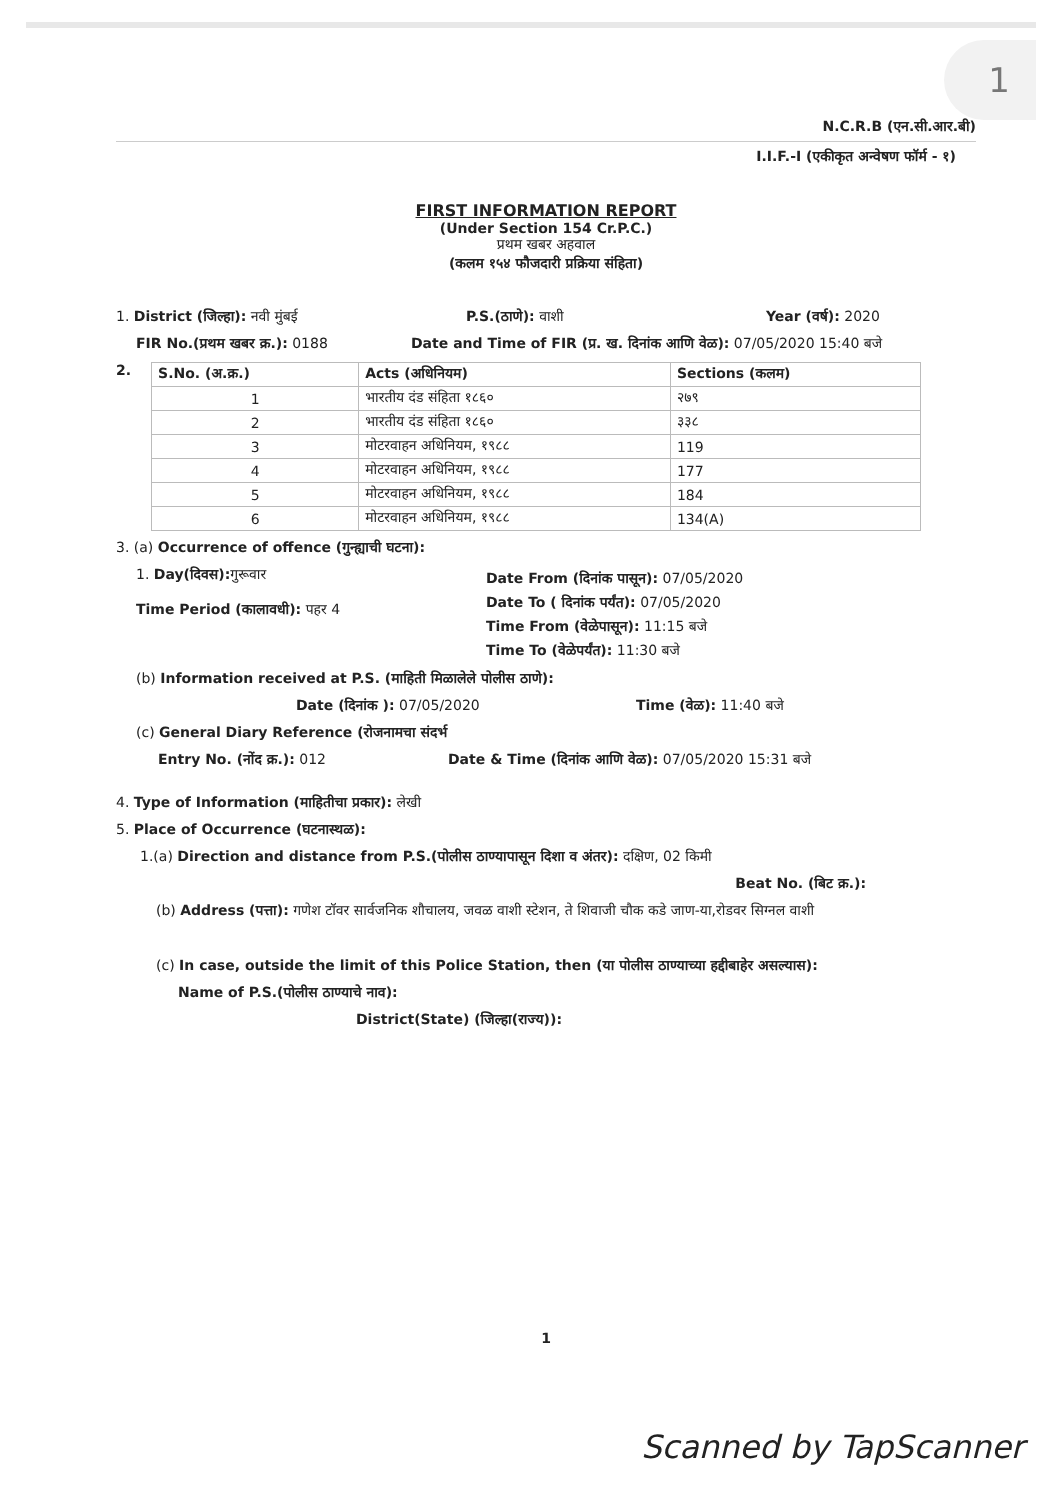1
N.C.R.B (एन.सी.आर.बी)
I.I.F.-I (एकीकृत अन्वेषण फॉर्म - १)
FIRST INFORMATION REPORT
(Under Section 154 Cr.P.C.)
प्रथम खबर अहवाल
(कलम १५४ फौजदारी प्रक्रिया संहिता)
1. District (जिल्हा): नवी मुंबई P.S.(ठाणे): वाशी Year (वर्ष): 2020
FIR No.(प्रथम खबर क्र.): 0188 Date and Time of FIR (प्र. ख. दिनांक आणि वेळ): 07/05/2020 15:40 बजे
2.
| S.No. (अ.क्र.) | Acts (अधिनियम) | Sections (कलम) |
| --- | --- | --- |
| 1 | भारतीय दंड संहिता १८६० | २७९ |
| 2 | भारतीय दंड संहिता १८६० | ३३८ |
| 3 | मोटरवाहन अधिनियम, १९८८ | 119 |
| 4 | मोटरवाहन अधिनियम, १९८८ | 177 |
| 5 | मोटरवाहन अधिनियम, १९८८ | 184 |
| 6 | मोटरवाहन अधिनियम, १९८८ | 134(A) |
3. (a) Occurrence of offence (गुन्ह्याची घटना):
1. Day(दिवस): गुरूवार
Time Period (कालावधी): पहर 4
Date From (दिनांक पासून): 07/05/2020
Date To ( दिनांक पर्यंत): 07/05/2020
Time From (वेळेपासून): 11:15 बजे
Time To (वेळेपर्यंत): 11:30 बजे
(b) Information received at P.S. (माहिती मिळालेले पोलीस ठाणे):
Date (दिनांक ): 07/05/2020 Time (वेळ): 11:40 बजे
(c) General Diary Reference (रोजनामचा संदर्भ
Entry No. (नोंद क्र.): 012 Date & Time (दिनांक आणि वेळ): 07/05/2020 15:31 बजे
4. Type of Information (माहितीचा प्रकार): लेखी
5. Place of Occurrence (घटनास्थळ):
1.(a) Direction and distance from P.S.(पोलीस ठाण्यापासून दिशा व अंतर): दक्षिण, 02 किमी
Beat No. (बिट क्र.):
(b) Address (पत्ता): गणेश टॉवर सार्वजनिक शौचालय, जवळ वाशी स्टेशन, ते शिवाजी चौक कडे जाण-या,रोडवर सिग्नल वाशी
(c) In case, outside the limit of this Police Station, then (या पोलीस ठाण्याच्या हद्दीबाहेर असल्यास):
Name of P.S.(पोलीस ठाण्याचे नाव):
District(State) (जिल्हा(राज्य)):
1
Scanned by TapScanner